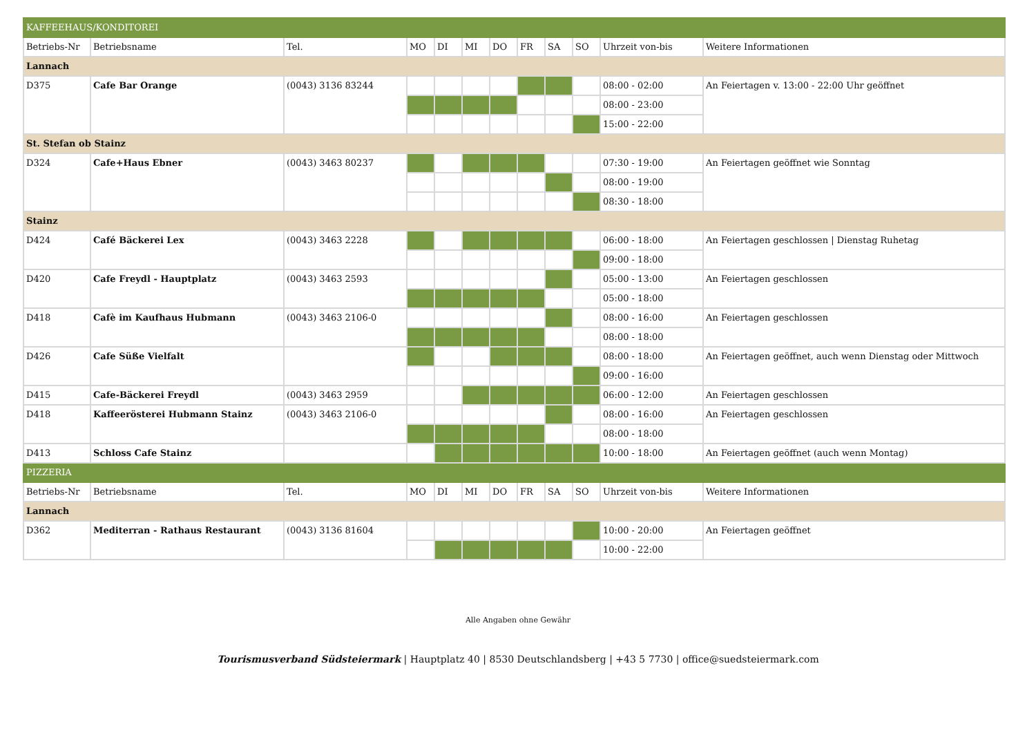| KAFFEEHAUS/KONDITOREI | | | | | | | | | | | |
| Betriebs-Nr | Betriebsname | Tel. | MO | DI | MI | DO | FR | SA | SO | Uhrzeit von-bis | Weitere Informationen |
| Lannach | | | | | | | | | | | |
| D375 | Cafe Bar Orange | (0043) 3136 83244 | | | | | | | | 08:00 - 02:00 | An Feiertagen v. 13:00 - 22:00 Uhr geöffnet |
| | | | | | | | | | | 08:00 - 23:00 | |
| | | | | | | | | | | 15:00 - 22:00 | |
| St. Stefan ob Stainz | | | | | | | | | | | |
| D324 | Cafe+Haus Ebner | (0043) 3463 80237 | | | | | | | | 07:30 - 19:00 | An Feiertagen geöffnet wie Sonntag |
| | | | | | | | | | | 08:00 - 19:00 | |
| | | | | | | | | | | 08:30 - 18:00 | |
| Stainz | | | | | | | | | | | |
| D424 | Café Bäckerei Lex | (0043) 3463 2228 | | | | | | | | 06:00 - 18:00 | An Feiertagen geschlossen / Dienstag Ruhetag |
| | | | | | | | | | | 09:00 - 18:00 | |
| D420 | Cafe Freydl - Hauptplatz | (0043) 3463 2593 | | | | | | | | 05:00 - 13:00 | An Feiertagen geschlossen |
| | | | | | | | | | | 05:00 - 18:00 | |
| D418 | Cafè im Kaufhaus Hubmann | (0043) 3463 2106-0 | | | | | | | | 08:00 - 16:00 | An Feiertagen geschlossen |
| | | | | | | | | | | 08:00 - 18:00 | |
| D426 | Cafe Süße Vielfalt | | | | | | | | | 08:00 - 18:00 | An Feiertagen geöffnet, auch wenn Dienstag oder Mittwoch |
| | | | | | | | | | | 09:00 - 16:00 | |
| D415 | Cafe-Bäckerei Freydl | (0043) 3463 2959 | | | | | | | | 06:00 - 12:00 | An Feiertagen geschlossen |
| D418 | Kaffeerösterei Hubmann Stainz | (0043) 3463 2106-0 | | | | | | | | 08:00 - 16:00 | An Feiertagen geschlossen |
| | | | | | | | | | | 08:00 - 18:00 | |
| D413 | Schloss Cafe Stainz | | | | | | | | | 10:00 - 18:00 | An Feiertagen geöffnet (auch wenn Montag) |
| PIZZERIA | | | | | | | | | | | |
| Betriebs-Nr | Betriebsname | Tel. | MO | DI | MI | DO | FR | SA | SO | Uhrzeit von-bis | Weitere Informationen |
| Lannach | | | | | | | | | | | |
| D362 | Mediterran - Rathaus Restaurant | (0043) 3136 81604 | | | | | | | | 10:00 - 20:00 | An Feiertagen geöffnet |
| | | | | | | | | | | 10:00 - 22:00 | |
Alle Angaben ohne Gewähr
Tourismusverband Südsteiermark | Hauptplatz 40 | 8530 Deutschlandsberg | +43 5 7730 | office@suedsteiermark.com